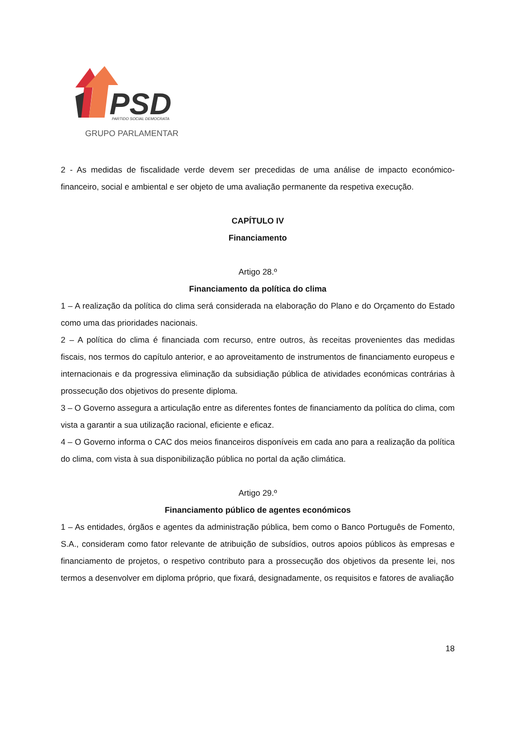PSD
PARTIDO SOCIAL DEMOCRATA
GRUPO PARLAMENTAR
2 - As medidas de fiscalidade verde devem ser precedidas de uma análise de impacto económico-financeiro, social e ambiental e ser objeto de uma avaliação permanente da respetiva execução.
CAPÍTULO IV
Financiamento
Artigo 28.º
Financiamento da política do clima
1 – A realização da política do clima será considerada na elaboração do Plano e do Orçamento do Estado como uma das prioridades nacionais.
2 – A política do clima é financiada com recurso, entre outros, às receitas provenientes das medidas fiscais, nos termos do capítulo anterior, e ao aproveitamento de instrumentos de financiamento europeus e internacionais e da progressiva eliminação da subsidiação pública de atividades económicas contrárias à prossecução dos objetivos do presente diploma.
3 – O Governo assegura a articulação entre as diferentes fontes de financiamento da política do clima, com vista a garantir a sua utilização racional, eficiente e eficaz.
4 – O Governo informa o CAC dos meios financeiros disponíveis em cada ano para a realização da política do clima, com vista à sua disponibilização pública no portal da ação climática.
Artigo 29.º
Financiamento público de agentes económicos
1 – As entidades, órgãos e agentes da administração pública, bem como o Banco Português de Fomento, S.A., consideram como fator relevante de atribuição de subsídios, outros apoios públicos às empresas e financiamento de projetos, o respetivo contributo para a prossecução dos objetivos da presente lei, nos termos a desenvolver em diploma próprio, que fixará, designadamente, os requisitos e fatores de avaliação
18